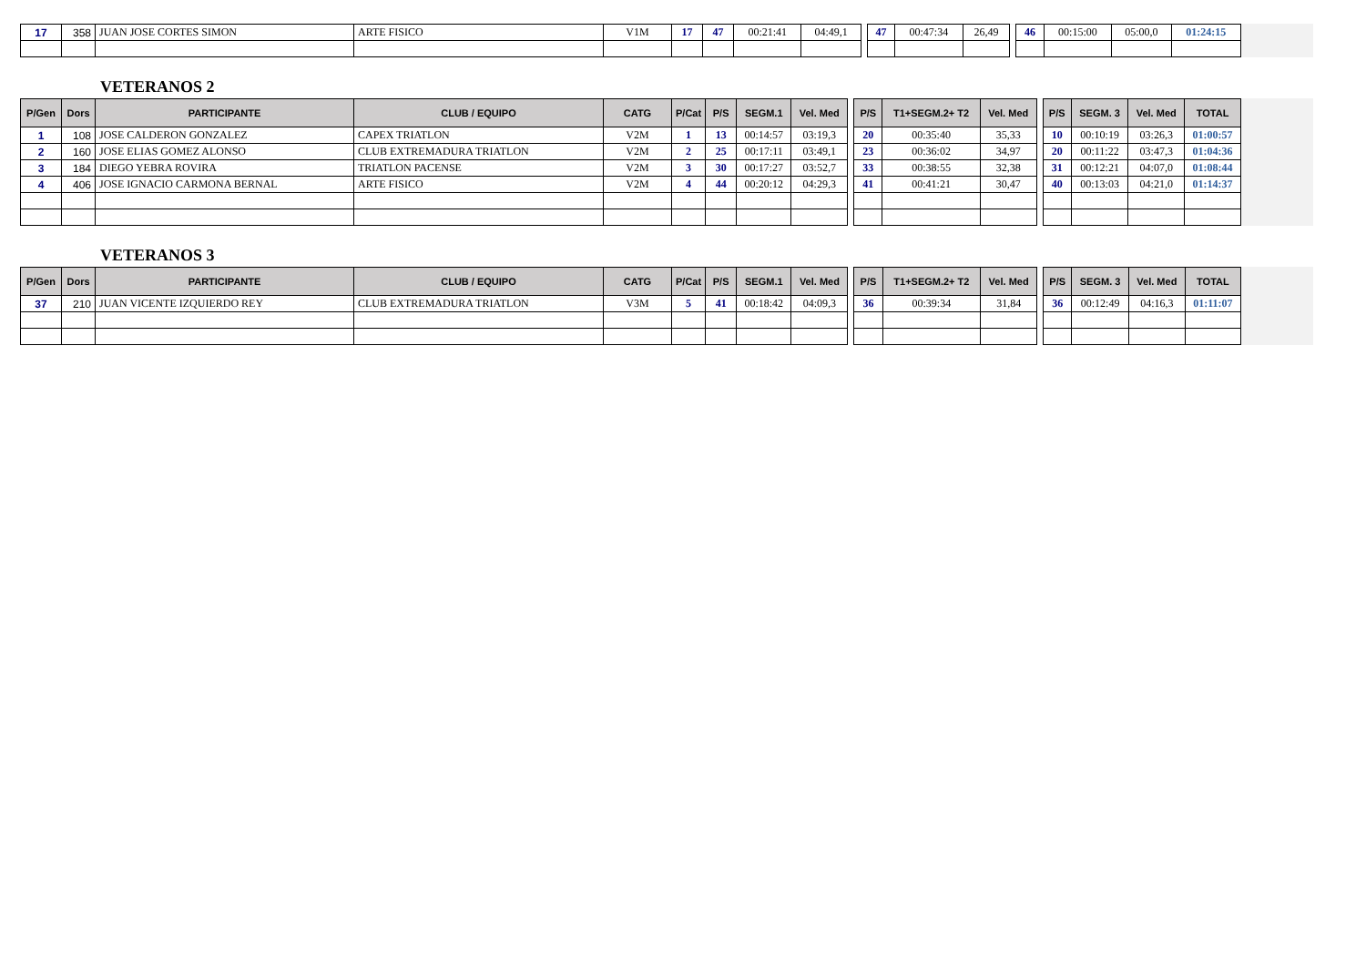| 17 | 358 | JUAN JOSE CORTES SIMON | ARTE FISICO | V1M | 17 | 47 | 00:21:41 | 04:49,1 | | 47 | 00:47:34 | 26,49 | | 46 | 00:15:00 | 05:00,0 | 01:24:15 | |
VETERANOS 2
| P/Gen | Dors | PARTICIPANTE | CLUB / EQUIPO | CATG | P/Cat | P/S | SEGM.1 | Vel. Med | | P/S | T1+SEGM.2+ T2 | Vel. Med | | P/S | SEGM. 3 | Vel. Med | TOTAL | |
| 1 | 108 | JOSE CALDERON GONZALEZ | CAPEX TRIATLON | V2M | 1 | 13 | 00:14:57 | 03:19,3 | | 20 | 00:35:40 | 35,33 | | 10 | 00:10:19 | 03:26,3 | 01:00:57 | |
| 2 | 160 | JOSE ELIAS GOMEZ ALONSO | CLUB EXTREMADURA TRIATLON | V2M | 2 | 25 | 00:17:11 | 03:49,1 | | 23 | 00:36:02 | 34,97 | | 20 | 00:11:22 | 03:47,3 | 01:04:36 | |
| 3 | 184 | DIEGO YEBRA ROVIRA | TRIATLON PACENSE | V2M | 3 | 30 | 00:17:27 | 03:52,7 | | 33 | 00:38:55 | 32,38 | | 31 | 00:12:21 | 04:07,0 | 01:08:44 | |
| 4 | 406 | JOSE IGNACIO CARMONA BERNAL | ARTE FISICO | V2M | 4 | 44 | 00:20:12 | 04:29,3 | | 41 | 00:41:21 | 30,47 | | 40 | 00:13:03 | 04:21,0 | 01:14:37 | |
VETERANOS 3
| P/Gen | Dors | PARTICIPANTE | CLUB / EQUIPO | CATG | P/Cat | P/S | SEGM.1 | Vel. Med | | P/S | T1+SEGM.2+ T2 | Vel. Med | | P/S | SEGM. 3 | Vel. Med | TOTAL | |
| 37 | 210 | JUAN VICENTE IZQUIERDO REY | CLUB EXTREMADURA TRIATLON | V3M | 5 | 41 | 00:18:42 | 04:09,3 | | 36 | 00:39:34 | 31,84 | | 36 | 00:12:49 | 04:16,3 | 01:11:07 | |